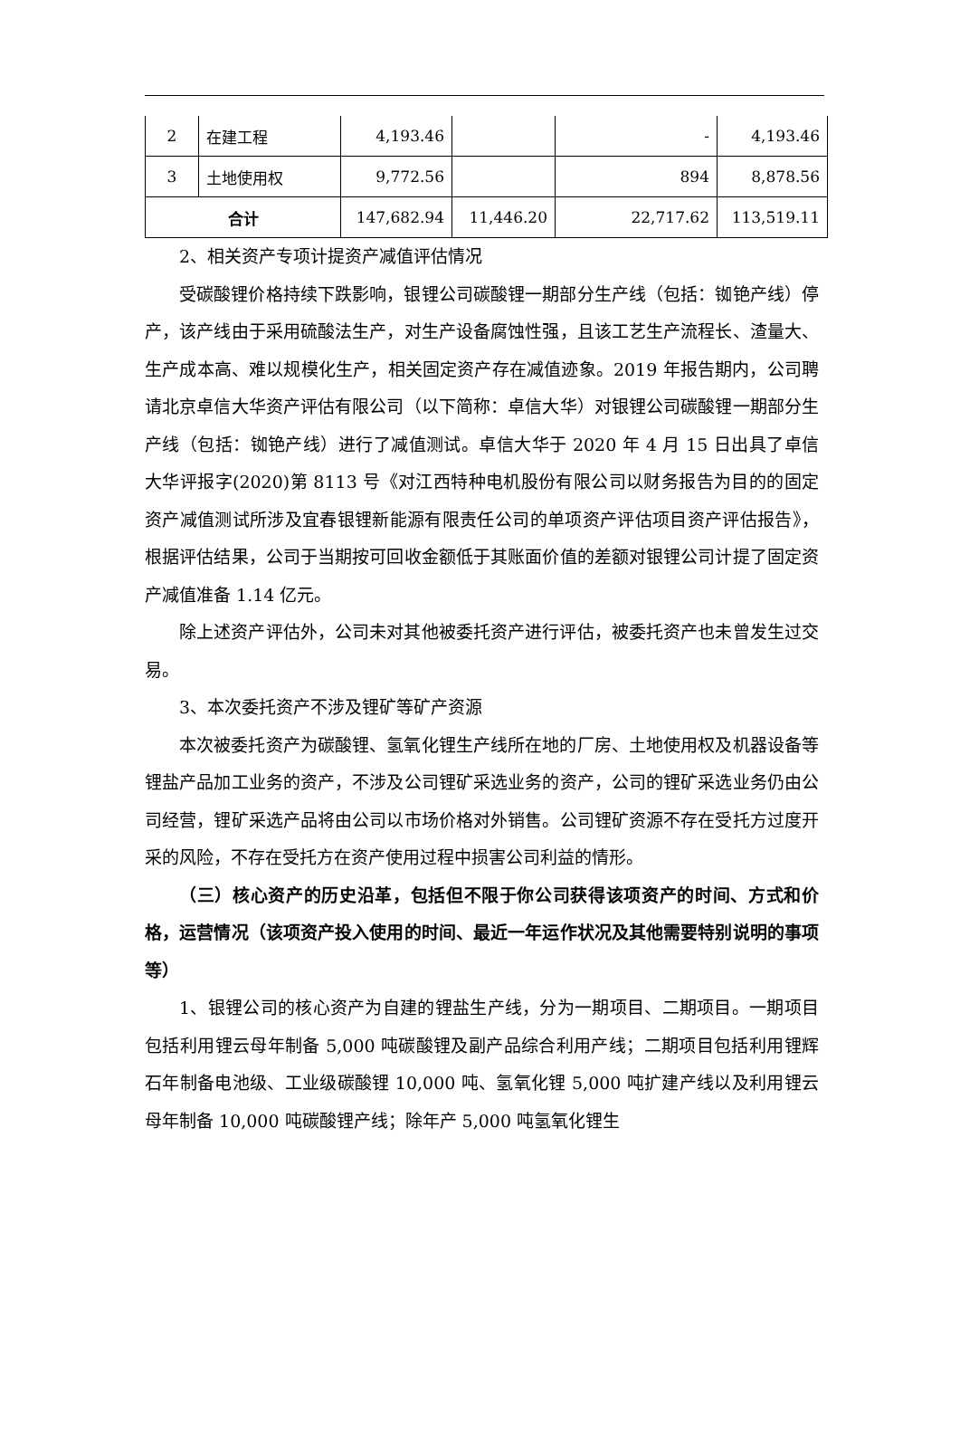| 2 | 在建工程 | 4,193.46 | | - | 4,193.46 |
| 3 | 土地使用权 | 9,772.56 | | 894 | 8,878.56 |
| 合计 | | 147,682.94 | 11,446.20 | 22,717.62 | 113,519.11 |
2、相关资产专项计提资产减值评估情况
受碳酸锂价格持续下跌影响，银锂公司碳酸锂一期部分生产线（包括：铷铯产线）停产，该产线由于采用硫酸法生产，对生产设备腐蚀性强，且该工艺生产流程长、渣量大、生产成本高、难以规模化生产，相关固定资产存在减值迹象。2019 年报告期内，公司聘请北京卓信大华资产评估有限公司（以下简称：卓信大华）对银锂公司碳酸锂一期部分生产线（包括：铷铯产线）进行了减值测试。卓信大华于 2020 年 4 月 15 日出具了卓信大华评报字(2020)第 8113 号《对江西特种电机股份有限公司以财务报告为目的的固定资产减值测试所涉及宜春银锂新能源有限责任公司的单项资产评估项目资产评估报告》，根据评估结果，公司于当期按可回收金额低于其账面价值的差额对银锂公司计提了固定资产减值准备 1.14 亿元。
除上述资产评估外，公司未对其他被委托资产进行评估，被委托资产也未曾发生过交易。
3、本次委托资产不涉及锂矿等矿产资源
本次被委托资产为碳酸锂、氢氧化锂生产线所在地的厂房、土地使用权及机器设备等锂盐产品加工业务的资产，不涉及公司锂矿采选业务的资产，公司的锂矿采选业务仍由公司经营，锂矿采选产品将由公司以市场价格对外销售。公司锂矿资源不存在受托方过度开采的风险，不存在受托方在资产使用过程中损害公司利益的情形。
（三）核心资产的历史沿革，包括但不限于你公司获得该项资产的时间、方式和价格，运营情况（该项资产投入使用的时间、最近一年运作状况及其他需要特别说明的事项等）
1、银锂公司的核心资产为自建的锂盐生产线，分为一期项目、二期项目。一期项目包括利用锂云母年制备 5,000 吨碳酸锂及副产品综合利用产线；二期项目包括利用锂辉石年制备电池级、工业级碳酸锂 10,000 吨、氢氧化锂 5,000 吨扩建产线以及利用锂云母年制备 10,000 吨碳酸锂产线；除年产 5,000 吨氢氧化锂生